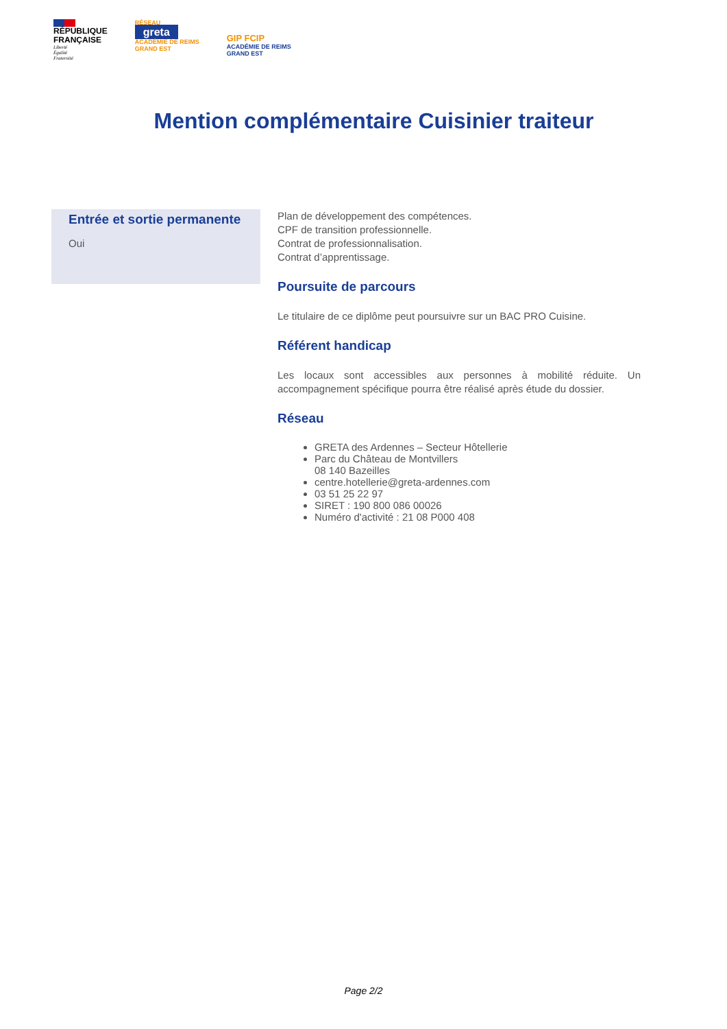RÉPUBLIQUE
FRANÇAISE
Liberté
Égalité
Fraternité
RÉSEAU
greta
ACADÉMIE DE REIMS
GRAND EST
GIP FCIP
ACADÉMIE DE REIMS
GRAND EST
Mention complémentaire Cuisinier traiteur
Entrée et sortie permanente
Oui
Plan de développement des compétences.
CPF de transition professionnelle.
Contrat de professionnalisation.
Contrat d’apprentissage.
Poursuite de parcours
Le titulaire de ce diplôme peut poursuivre sur un BAC PRO Cuisine.
Référent handicap
Les locaux sont accessibles aux personnes à mobilité réduite. Un accompagnement spécifique pourra être réalisé après étude du dossier.
Réseau
GRETA des Ardennes – Secteur Hôtellerie
Parc du Château de Montvillers
08 140 Bazeilles
centre.hotellerie@greta-ardennes.com
03 51 25 22 97
SIRET : 190 800 086 00026
Numéro d'activité : 21 08 P000 408
Page 2/2